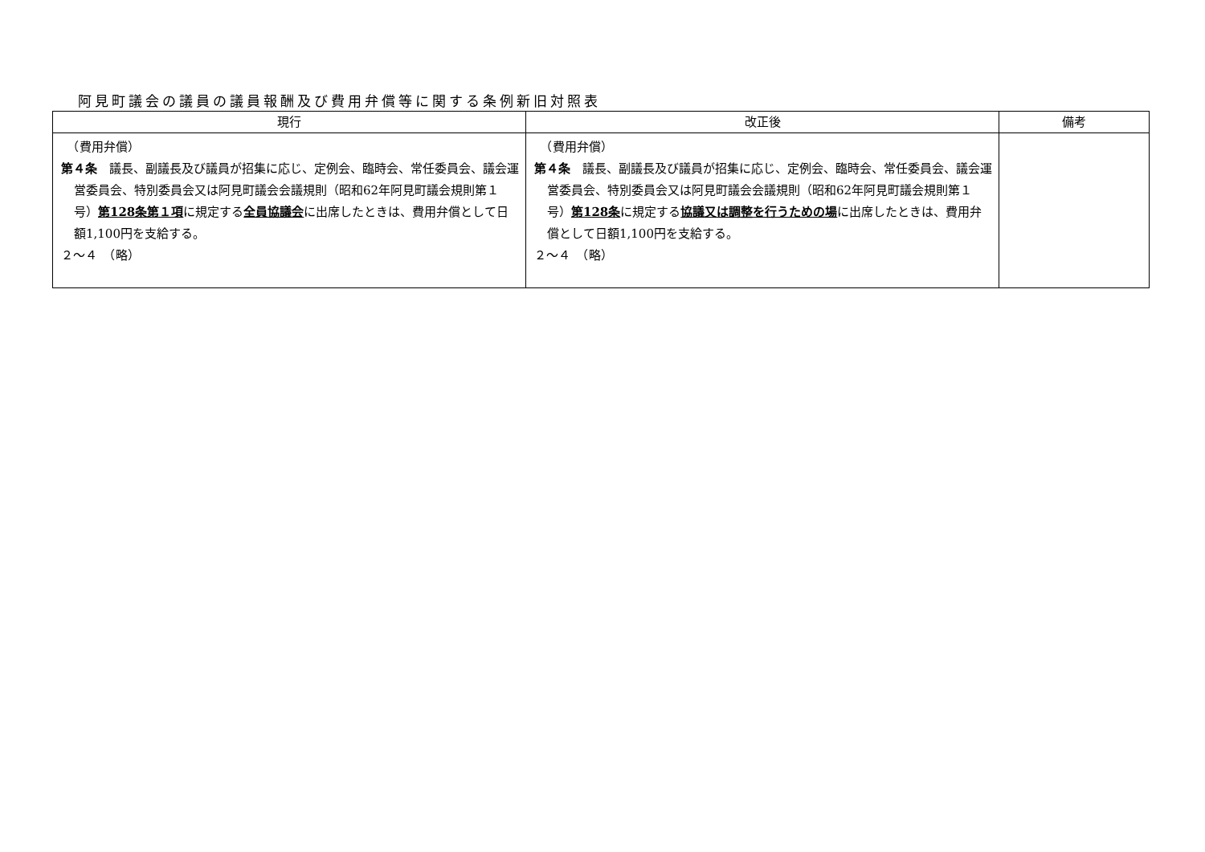阿見町議会の議員の議員報酬及び費用弁償等に関する条例新旧対照表
| 現行 | 改正後 | 備考 |
| --- | --- | --- |
| （費用弁償） 第４条 議長、副議長及び議員が招集に応じ、定例会、臨時会、常任委員会、議会運営委員会、特別委員会又は阿見町議会会議規則（昭和62年阿見町議会規則第１号） 第128条第１項 に規定する 全員協議会 に出席したときは、費用弁償として日額1,100円を支給する。 ２～４ （略） | （費用弁償） 第４条 議長、副議長及び議員が招集に応じ、定例会、臨時会、常任委員会、議会運営委員会、特別委員会又は阿見町議会会議規則（昭和62年阿見町議会規則第１号） 第128条 に規定する 協議又は調整を行うための場 に出席したときは、費用弁償として日額1,100円を支給する。 ２～４ （略） | |